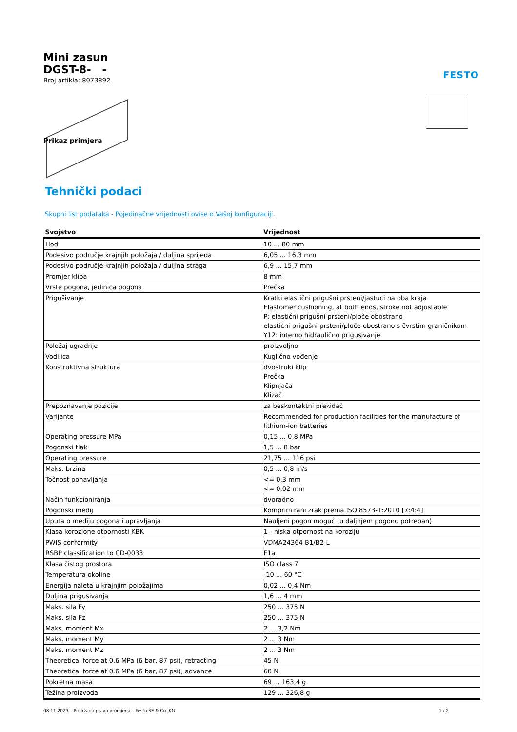FESTO
Mini zasun
DGST-8- -
Broj artikla: 8073892
Prikaz primjera
Tehnički podaci
Skupni list podataka - Pojedinačne vrijednosti ovise o Vašoj konfiguraciji.
| Svojstvo | Vrijednost |
| --- | --- |
| Hod | 10 ... 80 mm |
| Podesivo područje krajnjih položaja / duljina sprijeda | 6,05 ... 16,3 mm |
| Podesivo područje krajnjih položaja / duljina straga | 6,9 ... 15,7 mm |
| Promjer klipa | 8 mm |
| Vrste pogona, jedinica pogona | Prečka |
| Prigušivanje | Kratki elastični prigušni prsteni/jastuci na oba kraja Elastomer cushioning, at both ends, stroke not adjustable P: elastični prigušni prsteni/ploče obostrano elastični prigušni prsteni/ploče obostrano s čvrstim graničnikom Y12: interno hidraulično prigušivanje |
| Položaj ugradnje | proizvoljno |
| Vodilica | Kuglično vođenje |
| Konstruktivna struktura | dvostruki klip Prečka Klipnjača Klizač |
| Prepoznavanje pozicije | za beskontaktni prekidač |
| Varijante | Recommended for production facilities for the manufacture of lithium-ion batteries |
| Operating pressure MPa | 0,15 ... 0,8 MPa |
| Pogonski tlak | 1,5 ... 8 bar |
| Operating pressure | 21,75 ... 116 psi |
| Maks. brzina | 0,5 ... 0,8 m/s |
| Točnost ponavljanja | <= 0,3 mm <= 0,02 mm |
| Način funkcioniranja | dvoradno |
| Pogonski medij | Komprimirani zrak prema ISO 8573-1:2010 [7:4:4] |
| Uputa o mediju pogona i upravljanja | Nauljeni pogon moguć (u daljnjem pogonu potreban) |
| Klasa korozione otpornosti KBK | 1 - niska otpornost na koroziju |
| PWIS conformity | VDMA24364-B1/B2-L |
| RSBP classification to CD-0033 | F1a |
| Klasa čistog prostora | ISO class 7 |
| Temperatura okoline | -10 ... 60 °C |
| Energija naleta u krajnjim položajima | 0,02 ... 0,4 Nm |
| Duljina prigušivanja | 1,6 ... 4 mm |
| Maks. sila Fy | 250 ... 375 N |
| Maks. sila Fz | 250 ... 375 N |
| Maks. moment Mx | 2 ... 3,2 Nm |
| Maks. moment My | 2 ... 3 Nm |
| Maks. moment Mz | 2 ... 3 Nm |
| Theoretical force at 0.6 MPa (6 bar, 87 psi), retracting | 45 N |
| Theoretical force at 0.6 MPa (6 bar, 87 psi), advance | 60 N |
| Pokretna masa | 69 ... 163,4 g |
| Težina proizvoda | 129 ... 326,8 g |
08.11.2023 – Pridržano pravo promjena – Festo SE & Co. KG 1 / 2